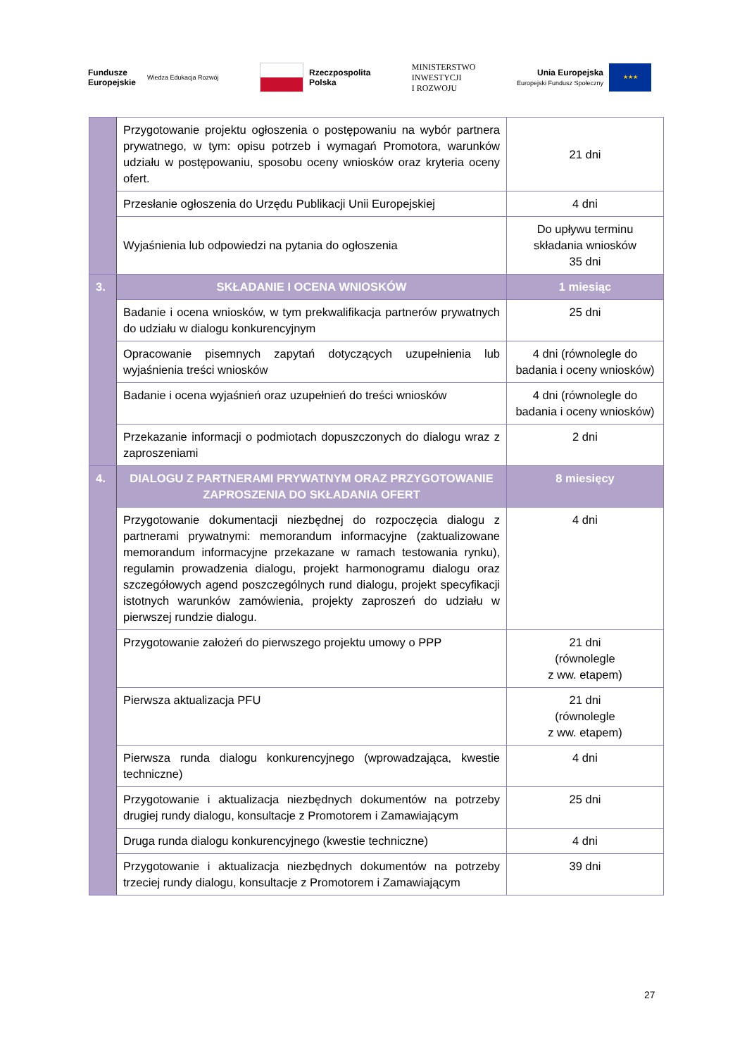Fundusze
Europejskie
Wiedza Edukacja Rozwój
Rzeczpospolita
Polska
MINISTERSTWO
INWESTYCJI
I ROZWOJU
Unia Europejska
Europejski Fundusz Społeczny
★★★
| | Przygotowanie projektu ogłoszenia o postępowaniu na wybór partnera prywatnego, w tym: opisu potrzeb i wymagań Promotora, warunków udziału w postępowaniu, sposobu oceny wniosków oraz kryteria oceny ofert. | 21 dni |
| | Przesłanie ogłoszenia do Urzędu Publikacji Unii Europejskiej | 4 dni |
| | Wyjaśnienia lub odpowiedzi na pytania do ogłoszenia | Do upływu terminu składania wniosków 35 dni |
| 3. | SKŁADANIE I OCENA WNIOSKÓW | 1 miesiąc |
| | Badanie i ocena wniosków, w tym prekwalifikacja partnerów prywatnych do udziału w dialogu konkurencyjnym | 25 dni |
| | Opracowanie pisemnych zapytań dotyczących uzupełnienia lub wyjaśnienia treści wniosków | 4 dni (równolegle do badania i oceny wniosków) |
| | Badanie i ocena wyjaśnień oraz uzupełnień do treści wniosków | 4 dni (równolegle do badania i oceny wniosków) |
| | Przekazanie informacji o podmiotach dopuszczonych do dialogu wraz z zaproszeniami | 2 dni |
| 4. | DIALOGU Z PARTNERAMI PRYWATNYM ORAZ PRZYGOTOWANIE ZAPROSZENIA DO SKŁADANIA OFERT | 8 miesięcy |
| | Przygotowanie dokumentacji niezbędnej do rozpoczęcia dialogu z partnerami prywatnymi: memorandum informacyjne (zaktualizowane memorandum informacyjne przekazane w ramach testowania rynku), regulamin prowadzenia dialogu, projekt harmonogramu dialogu oraz szczegółowych agend poszczególnych rund dialogu, projekt specyfikacji istotnych warunków zamówienia, projekty zaproszeń do udziału w pierwszej rundzie dialogu. | 4 dni |
| | Przygotowanie założeń do pierwszego projektu umowy o PPP | 21 dni (równolegle z ww. etapem) |
| | Pierwsza aktualizacja PFU | 21 dni (równolegle z ww. etapem) |
| | Pierwsza runda dialogu konkurencyjnego (wprowadzająca, kwestie techniczne) | 4 dni |
| | Przygotowanie i aktualizacja niezbędnych dokumentów na potrzeby drugiej rundy dialogu, konsultacje z Promotorem i Zamawiającym | 25 dni |
| | Druga runda dialogu konkurencyjnego (kwestie techniczne) | 4 dni |
| | Przygotowanie i aktualizacja niezbędnych dokumentów na potrzeby trzeciej rundy dialogu, konsultacje z Promotorem i Zamawiającym | 39 dni |
27